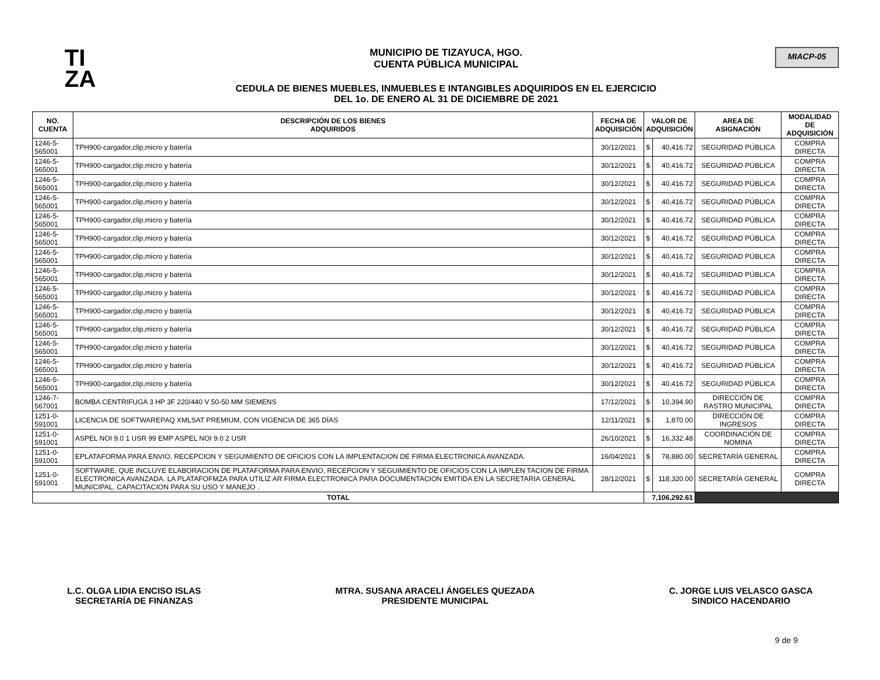TI
ZA
MUNICIPIO DE TIZAYUCA, HGO.
CUENTA PÚBLICA MUNICIPAL
CEDULA DE BIENES MUEBLES, INMUEBLES E INTANGIBLES ADQUIRIDOS EN EL EJERCICIO
DEL 1o. DE ENERO AL 31 DE DICIEMBRE DE 2021
MIACP-05
| NO. CUENTA | DESCRIPCIÓN DE LOS BIENES ADQUIRIDOS | FECHA DE ADQUISICIÓN | VALOR DE ADQUISICIÓN | | AREA DE ASIGNACIÓN | MODALIDAD DE ADQUISICIÒN |
| --- | --- | --- | --- | --- | --- | --- |
| 1246-5-565001 | TPH900-cargador,clip,micro y batería | 30/12/2021 | $ | 40,416.72 | SEGURIDAD PÚBLICA | COMPRA DIRECTA |
| 1246-5-565001 | TPH900-cargador,clip,micro y batería | 30/12/2021 | $ | 40,416.72 | SEGURIDAD PÚBLICA | COMPRA DIRECTA |
| 1246-5-565001 | TPH900-cargador,clip,micro y batería | 30/12/2021 | $ | 40,416.72 | SEGURIDAD PÚBLICA | COMPRA DIRECTA |
| 1246-5-565001 | TPH900-cargador,clip,micro y batería | 30/12/2021 | $ | 40,416.72 | SEGURIDAD PÚBLICA | COMPRA DIRECTA |
| 1246-5-565001 | TPH900-cargador,clip,micro y batería | 30/12/2021 | $ | 40,416.72 | SEGURIDAD PÚBLICA | COMPRA DIRECTA |
| 1246-5-565001 | TPH900-cargador,clip,micro y batería | 30/12/2021 | $ | 40,416.72 | SEGURIDAD PÚBLICA | COMPRA DIRECTA |
| 1246-5-565001 | TPH900-cargador,clip,micro y batería | 30/12/2021 | $ | 40,416.72 | SEGURIDAD PÚBLICA | COMPRA DIRECTA |
| 1246-5-565001 | TPH900-cargador,clip,micro y batería | 30/12/2021 | $ | 40,416.72 | SEGURIDAD PÚBLICA | COMPRA DIRECTA |
| 1246-5-565001 | TPH900-cargador,clip,micro y batería | 30/12/2021 | $ | 40,416.72 | SEGURIDAD PÚBLICA | COMPRA DIRECTA |
| 1246-5-565001 | TPH900-cargador,clip,micro y batería | 30/12/2021 | $ | 40,416.72 | SEGURIDAD PÚBLICA | COMPRA DIRECTA |
| 1246-5-565001 | TPH900-cargador,clip,micro y batería | 30/12/2021 | $ | 40,416.72 | SEGURIDAD PÚBLICA | COMPRA DIRECTA |
| 1246-5-565001 | TPH900-cargador,clip,micro y batería | 30/12/2021 | $ | 40,416.72 | SEGURIDAD PÚBLICA | COMPRA DIRECTA |
| 1246-5-565001 | TPH900-cargador,clip,micro y batería | 30/12/2021 | $ | 40,416.72 | SEGURIDAD PÚBLICA | COMPRA DIRECTA |
| 1246-5-565001 | TPH900-cargador,clip,micro y batería | 30/12/2021 | $ | 40,416.72 | SEGURIDAD PÚBLICA | COMPRA DIRECTA |
| 1246-7-567001 | BOMBA CENTRIFUGA 3 HP 3F 220/440 V 50-50 MM SIEMENS | 17/12/2021 | $ | 10,394.90 | DIRECCIÓN DE RASTRO MUNICIPAL | COMPRA DIRECTA |
| 1251-0-591001 | LICENCIA DE SOFTWAREPAQ XMLSAT PREMIUM, CON VIGENCIA DE 365 DÍAS | 12/11/2021 | $ | 1,870.00 | DIRECCIÓN DE INGRESOS | COMPRA DIRECTA |
| 1251-0-591001 | ASPEL NOI 9.0 1 USR 99 EMP ASPEL NOI 9.0 2 USR | 26/10/2021 | $ | 16,332.48 | COORDINACIÓN DE NOMINA | COMPRA DIRECTA |
| 1251-0-591001 | EPLATAFORMA PARA ENVIO, RECEPCION Y SEGUIMIENTO DE OFICIOS CON LA IMPLENTACION DE FIRMA ELECTRONICA AVANZADA. | 16/04/2021 | $ | 78,880.00 | SECRETARÍA GENERAL | COMPRA DIRECTA |
| 1251-0-591001 | SOFTWARE, QUE INCLUYE ELABORACION DE PLATAFORMA PARA ENVIO, RECEPCION Y SEGUIMIENTO DE OFICIOS CON LA IMPLEN TACION DE FIRMA ELECTRONICA AVANZADA. LA PLATAFOFMZA PARA UTILIZ AR FIRMA ELECTRONICA PARA DOCUMENTACION EMITIDA EN LA SECRETARIA GENERAL MUNICIPAL. CAPACITACION PARA SU USO Y MANEJO . | 28/12/2021 | $ | 118,320.00 | SECRETARÍA GENERAL | COMPRA DIRECTA |
| TOTAL | | | 7,106,292.61 | | | |
L.C. OLGA LIDIA ENCISO ISLAS
SECRETARÍA DE FINANZAS
MTRA. SUSANA ARACELI ÁNGELES QUEZADA
PRESIDENTE MUNICIPAL
C. JORGE LUIS VELASCO GASCA
SINDICO HACENDARIO
9 de 9